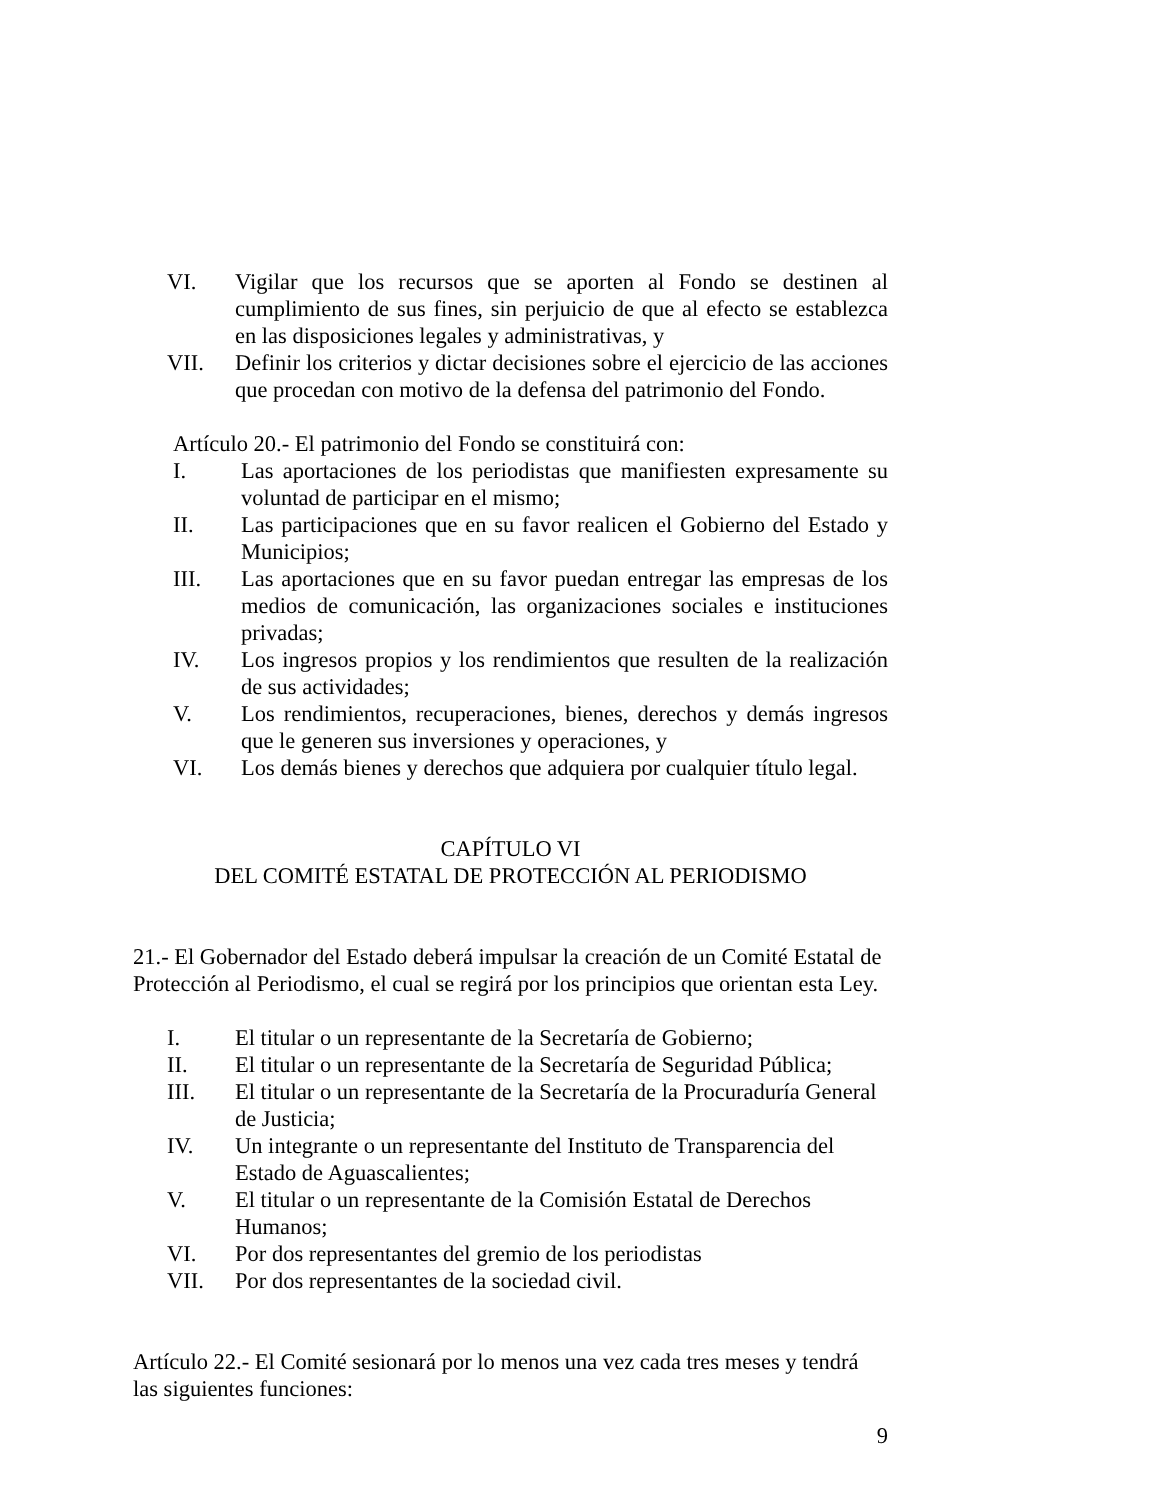VI. Vigilar que los recursos que se aporten al Fondo se destinen al cumplimiento de sus fines, sin perjuicio de que al efecto se establezca en las disposiciones legales y administrativas, y
VII. Definir los criterios y dictar decisiones sobre el ejercicio de las acciones que procedan con motivo de la defensa del patrimonio del Fondo.
Artículo 20.- El patrimonio del Fondo se constituirá con:
I. Las aportaciones de los periodistas que manifiesten expresamente su voluntad de participar en el mismo;
II. Las participaciones que en su favor realicen el Gobierno del Estado y Municipios;
III. Las aportaciones que en su favor puedan entregar las empresas de los medios de comunicación, las organizaciones sociales e instituciones privadas;
IV. Los ingresos propios y los rendimientos que resulten de la realización de sus actividades;
V. Los rendimientos, recuperaciones, bienes, derechos y demás ingresos que le generen sus inversiones y operaciones, y
VI. Los demás bienes y derechos que adquiera por cualquier título legal.
CAPÍTULO VI
DEL COMITÉ ESTATAL DE PROTECCIÓN AL PERIODISMO
21.- El Gobernador del Estado deberá impulsar la creación de un Comité Estatal de Protección al Periodismo, el cual se regirá por los principios que orientan esta Ley.
I. El titular o un representante de la Secretaría de Gobierno;
II. El titular o un representante de la Secretaría de Seguridad Pública;
III. El titular o un representante de la Secretaría de la Procuraduría General de Justicia;
IV. Un integrante o un representante del Instituto de Transparencia del Estado de Aguascalientes;
V. El titular o un representante de la Comisión Estatal de Derechos Humanos;
VI. Por dos representantes del gremio de los periodistas
VII. Por dos representantes de la sociedad civil.
Artículo 22.- El Comité sesionará por lo menos una vez cada tres meses y tendrá las siguientes funciones:
9